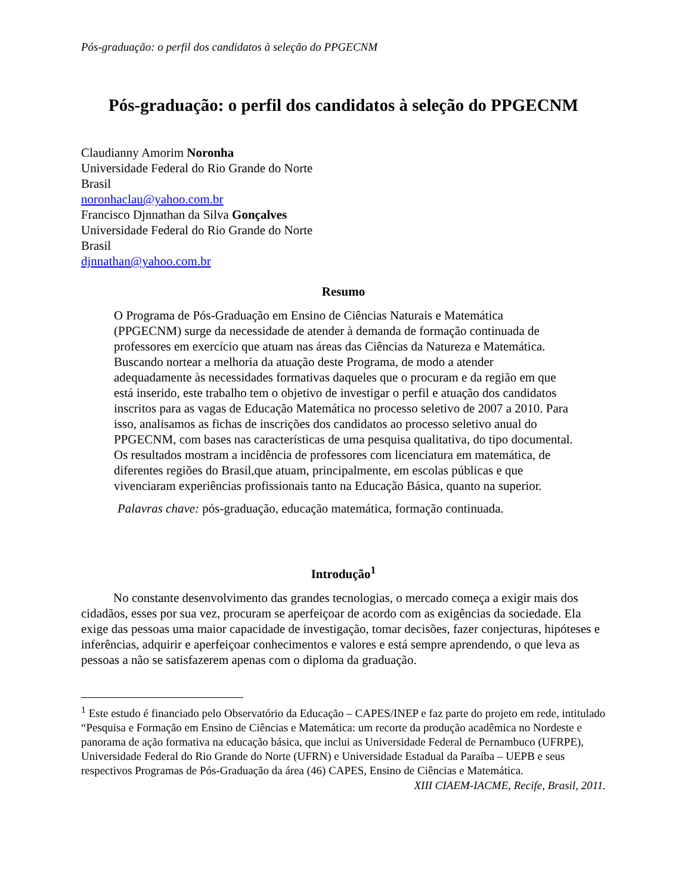Pós-graduação: o perfil dos candidatos à seleção do PPGECNM
Pós-graduação: o perfil dos candidatos à seleção do PPGECNM
Claudianny Amorim Noronha
Universidade Federal do Rio Grande do Norte
Brasil
noronhaclau@yahoo.com.br
Francisco Djnnathan da Silva Gonçalves
Universidade Federal do Rio Grande do Norte
Brasil
djnnathan@yahoo.com.br
Resumo
O Programa de Pós-Graduação em Ensino de Ciências Naturais e Matemática (PPGECNM) surge da necessidade de atender à demanda de formação continuada de professores em exercício que atuam nas áreas das Ciências da Natureza e Matemática. Buscando nortear a melhoria da atuação deste Programa, de modo a atender adequadamente às necessidades formativas daqueles que o procuram e da região em que está inserido, este trabalho tem o objetivo de investigar o perfil e atuação dos candidatos inscritos para as vagas de Educação Matemática no processo seletivo de 2007 a 2010. Para isso, analisamos as fichas de inscrições dos candidatos ao processo seletivo anual do PPGECNM, com bases nas características de uma pesquisa qualitativa, do tipo documental. Os resultados mostram a incidência de professores com licenciatura em matemática, de diferentes regiões do Brasil,que atuam, principalmente, em escolas públicas e que vivenciaram experiências profissionais tanto na Educação Básica, quanto na superior.
Palavras chave: pós-graduação, educação matemática, formação continuada.
Introdução<sup>1</sup>
No constante desenvolvimento das grandes tecnologias, o mercado começa a exigir mais dos cidadãos, esses por sua vez, procuram se aperfeiçoar de acordo com as exigências da sociedade. Ela exige das pessoas uma maior capacidade de investigação, tomar decisões, fazer conjecturas, hipóteses e inferências, adquirir e aperfeiçoar conhecimentos e valores e está sempre aprendendo, o que leva as pessoas a não se satisfazerem apenas com o diploma da graduação.
<sup>1</sup> Este estudo é financiado pelo Observatório da Educação – CAPES/INEP e faz parte do projeto em rede, intitulado “Pesquisa e Formação em Ensino de Ciências e Matemática: um recorte da produção acadêmica no Nordeste e panorama de ação formativa na educação básica, que inclui as Universidade Federal de Pernambuco (UFRPE), Universidade Federal do Rio Grande do Norte (UFRN) e Universidade Estadual da Paraíba – UEPB e seus respectivos Programas de Pós-Graduação da área (46) CAPES, Ensino de Ciências e Matemática.
XIII CIAEM-IACME, Recife, Brasil, 2011.